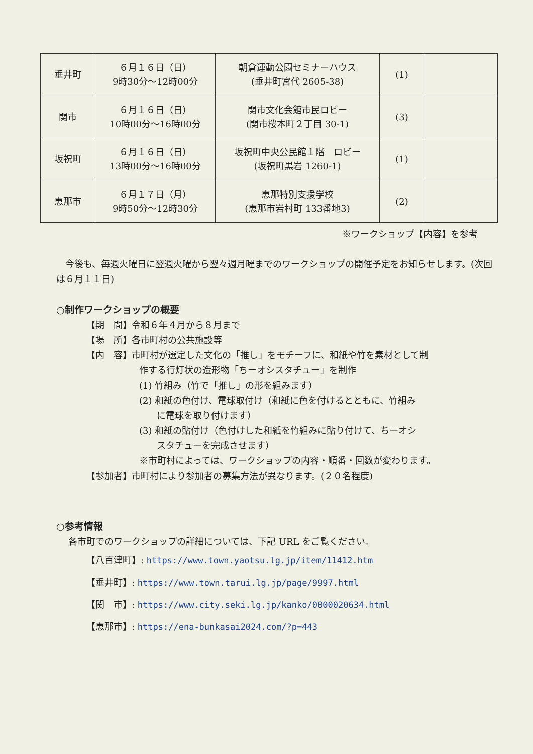| 垂井町 | ６月１６日（日） 9時30分～12時00分 | 朝倉運動公園セミナーハウス (垂井町宮代 2605-38) | (1) | |
| 関市 | ６月１６日（日） 10時00分～16時00分 | 関市文化会館市民ロビー (関市桜本町２丁目 30-1) | (3) | |
| 坂祝町 | ６月１６日（日） 13時00分～16時00分 | 坂祝町中央公民館１階 ロビー (坂祝町黒岩 1260-1) | (1) | |
| 恵那市 | ６月１７日（月） 9時50分～12時30分 | 恵那特別支援学校 (恵那市岩村町 133番地3) | (2) | |
※ワークショップ【内容】を参考
　今後も、毎週火曜日に翌週火曜から翌々週月曜までのワークショップの開催予定をお知らせします。(次回は６月１１日)
○制作ワークショップの概要
【期　間】令和６年４月から８月まで
【場　所】各市町村の公共施設等
【内　容】市町村が選定した文化の「推し」をモチーフに、和紙や竹を素材として制
作する行灯状の造形物「ちーオシスタチュー」を制作
(1) 竹組み（竹で「推し」の形を組みます）
(2) 和紙の色付け、電球取付け（和紙に色を付けるとともに、竹組み
に電球を取り付けます）
(3) 和紙の貼付け（色付けした和紙を竹組みに貼り付けて、ちーオシ
スタチューを完成させます）
※市町村によっては、ワークショップの内容・順番・回数が変わります。
【参加者】市町村により参加者の募集方法が異なります。(２０名程度)
○参考情報
各市町でのワークショップの詳細については、下記 URL をご覧ください。
【八百津町】: https://www.town.yaotsu.lg.jp/item/11412.htm
【垂井町】: https://www.town.tarui.lg.jp/page/9997.html
【関　市】: https://www.city.seki.lg.jp/kanko/0000020634.html
【恵那市】: https://ena-bunkasai2024.com/?p=443